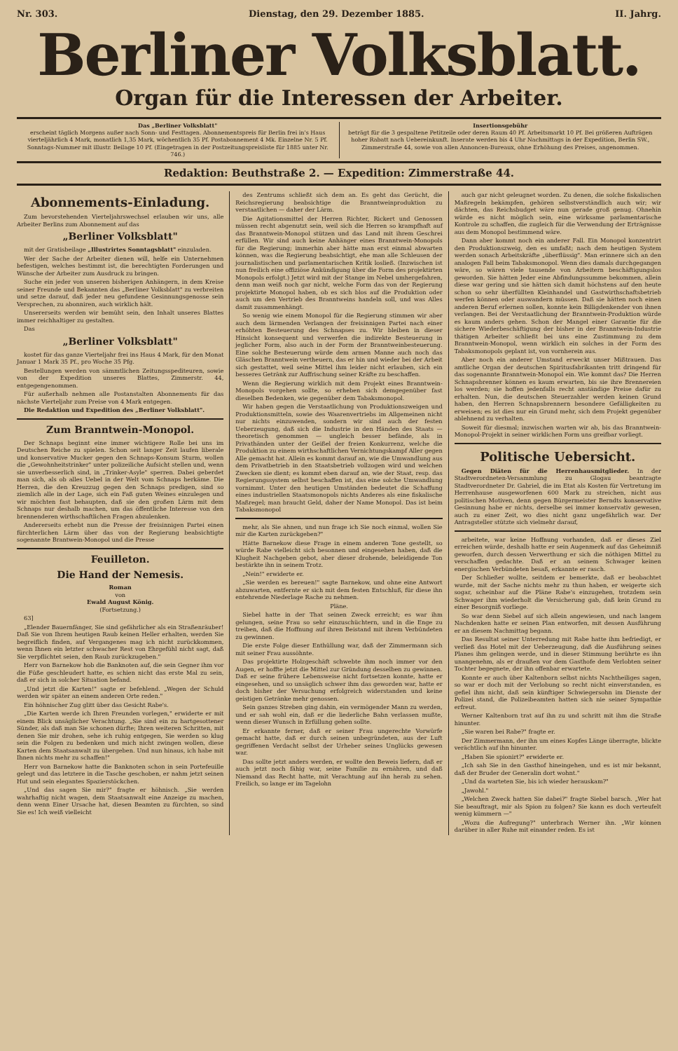Nr. 303. Dienstag, den 29. Dezember 1885. II. Jahrg.
Berliner Volksblatt.
Organ für die Interessen der Arbeiter.
Das „Berliner Volksblatt"
erscheint täglich Morgens außer nach Sonn- und Festtagen. Abonnementspreis für Berlin frei in's Haus vierteljährlich 4 Mark, monatlich 1,35 Mark, wöchentlich 35 Pf. Postabonnement 4 Mk. Einzelne Nr. 5 Pf. Sonntags-Nummer mit illustr. Beilage 10 Pf. (Eingetragen in der Postzeitungspreisliste für 1885 unter Nr. 746.)
Insertionsgebühr
beträgt für die 3 gespaltene Petitzeile oder deren Raum 40 Pf. Arbeitsmarkt 10 Pf. Bei größeren Aufträgen hoher Rabatt nach Uebereinkunft. Inserate werden bis 4 Uhr Nachmittags in der Expedition, Berlin SW., Zimmerstraße 44, sowie von allen Annoncen-Bureaux, ohne Erhöhung des Preises, angenommen.
Redaktion: Beuthstraße 2. — Expedition: Zimmerstraße 44.
Abonnements-Einladung.
Zum bevorstehenden Vierteljahrswechsel erlauben wir uns, alle Arbeiter Berlins zum Abonnement auf das
„Berliner Volksblatt"
mit der Gratisbeilage „Illustrirtes Sonntagsblatt" einzuladen.
Wer der Sache der Arbeiter dienen will, helfe ein Unternehmen befestigen, welches bestimmt ist, die berechtigten Forderungen und Wünsche der Arbeiter zum Ausdruck zu bringen.
Suche ein jeder von unseren bisherigen Anhängern, in dem Kreise seiner Freunde und Bekannten das „Berliner Volksblatt" zu verbreiten und setze darauf, daß jeder neu gefundene Gesinnungsgenosse sein Versprechen, zu abonniren, auch wirklich hält.
Unsererseits werden wir bemüht sein, den Inhalt unseres Blattes immer reichhaltiger zu gestalten.
Das
„Berliner Volksblatt"
kostet für das ganze Vierteljahr frei ins Haus 4 Mark, für den Monat Januar 1 Mark 35 Pf., pro Woche 35 Pfg.
Bestellungen werden von sämmtlichen Zeitungsspediteuren, sowie von der Expedition unseres Blattes, Zimmerstr. 44, entgegengenommen.
Für außerhalb nehmen alle Postanstalten Abonnements für das nächste Vierteljahr zum Preise von 4 Mark entgegen.
Die Redaktion und Expedition des „Berliner Volksblatt".
Zum Branntwein-Monopol.
Der Schnaps beginnt eine immer wichtigere Rolle bei uns im Deutschen Reiche zu spielen. Schon seit langer Zeit laufen liberale und konservative Mucker gegen den Schnaps-Konsum Sturm, wollen die „Gewohnheitstrinker" unter polizeiliche Aufsicht stellen und, wenn sie unverbesserlich sind, in „Trinker-Asyle" sperren. Dabei geberdet man sich, als ob alles Uebel in der Welt vom Schnaps herkäme. Die Herren, die den Kreuzzug gegen den Schnaps predigen, sind so ziemlich alle in der Lage, sich ein Faß guten Weines einzulegen und wir möchten fast behaupten, daß sie den großen Lärm mit dem Schnaps nur deshalb machen, um das öffentliche Interesse von den brennenderen wirthschaftlichen Fragen abzulenken.
Andererseits erhebt nun die Presse der freisinnigen Partei einen fürchterlichen Lärm über das von der Regierung beabsichtigte sogenannte Brantwein-Monopol und die Presse
Feuilleton.
Die Hand der Nemesis.
Roman
von
Ewald August König.
(Fortsetzung.)
63]
„Elender Bauernfänger, Sie sind gefährlicher als ein Straßenräuber! Daß Sie von Ihrem heutigen Raub keinen Heller erhalten, werden Sie begreiflich finden, auf Vergangenes mag ich nicht zurückkommen, wenn Ihnen ein letzter schwacher Rest von Ehrgefühl nicht sagt, daß Sie verpflichtet seien, den Raub zurückzugeben."
Herr von Barnekow hob die Banknoten auf, die sein Gegner ihm vor die Füße geschleudert hatte, es schien nicht das erste Mal zu sein, daß er sich in solcher Situation befand.
„Und jetzt die Karten!" sagte er befehlend. „Wegen der Schuld werden wir später an einem anderen Orte reden."
Ein höhnischer Zug glitt über das Gesicht Rabe's.
„Die Karten werde ich Ihren Freunden vorlegen," erwiderte er mit einem Blick unsäglicher Verachtung. „Sie sind ein zu hartgesottener Sünder, als daß man Sie schonen dürfte; Ihren weiteren Schritten, mit denen Sie mir drohen, sehe ich ruhig entgegen, Sie werden so klug sein die Folgen zu bedenken und mich nicht zwingen wollen, diese Karten dem Staatsanwalt zu übergeben. Und nun hinaus, ich habe mit Ihnen nichts mehr zu schaffen!"
Herr von Barnekow hatte die Banknoten schon in sein Portefeuille gelegt und das letztere in die Tasche geschoben, er nahm jetzt seinen Hut und sein elegantes Spazierstöckchen.
„Und das sagen Sie mir?" fragte er höhnisch. „Sie werden wahrhaftig nicht wagen, dem Staatsanwalt eine Anzeige zu machen, denn wenn Einer Ursache hat, diesen Beamten zu fürchten, so sind Sie es! Ich weiß vielleicht
des Zentrums schließt sich dem an. Es geht das Gerücht, die Reichsregierung beabsichtige die Branntweinproduktion zu verstaatlichen — daher der Lärm.
Die Agitationsmittel der Herren Richter, Rickert und Genossen müssen recht abgenutzt sein, weil sich die Herren so krampfhaft auf das Branntwein-Monopol stützen und das Land mit ihrem Geschrei erfüllen. Wir sind auch keine Anhänger eines Branntwein-Monopols für die Regierung; immerhin aber hätte man erst einmal abwarten können, was die Regierung beabsichtigt, ehe man alle Schleusen der journalistischen und parlamentarischen Kritik losließ. (Inzwischen ist nun freilich eine offiziöse Ankündigung über die Form des projektirten Monopols erfolgt.) Jetzt wird mit der Stange im Nebel umhergefahren, denn man weiß noch gar nicht, welche Form das von der Regierung projektirte Monopol haben, ob es sich blos auf die Produktion oder auch um den Vertrieb des Branntweins handeln soll, und was Alles damit zusammenhängt.
So wenig wie einem Monopol für die Regierung stimmen wir aber auch dem lärmenden Verlangen der freisinnigen Partei nach einer erhöhten Besteuerung des Schnapses zu. Wir bleiben in dieser Hinsicht konsequent und verwerfen die indirekte Besteuerung in jeglicher Form, also auch in der Form der Branntweinbesteuerung. Eine solche Besteuerung würde dem armen Manne auch noch das Gläschen Branntwein vertheuern, das er hin und wieder bei der Arbeit sich gestattet, weil seine Mittel ihm leider nicht erlauben, sich ein besseres Getränk zur Auffrischung seiner Kräfte zu beschaffen.
Wenn die Regierung wirklich mit dem Projekt eines Branntwein-Monopols vorgehen sollte, so erheben sich demgegenüber fast dieselben Bedenken, wie gegenüber dem Tabaksmonopol.
Wir haben gegen die Verstaatlichung von Produktionszweigen und Produktionsmitteln, sowie des Waarenvertriebs im Allgemeinen nicht nur nichts einzuwenden, sondern wir sind auch der festen Ueberzeugung, daß sich die Industrie in den Händen des Staats — theoretisch genommen — ungleich besser befände, als in Privathänden unter der Geißel der freien Konkurrenz, welche die Produktion zu einem wirthschaftlichen Vernichtungskampf Aller gegen Alle gemacht hat. Allein es kommt darauf an, wie die Umwandlung aus dem Privatbetrieb in den Staatsbetrieb vollzogen wird und welchen Zwecken sie dient; es kommt eben darauf an, wie der Staat, resp. das Regierungssystem selbst beschaffen ist, das eine solche Umwandlung vornimmt. Unter den heutigen Umständen bedeutet die Schaffung eines industriellen Staatsmonopols nichts Anderes als eine fiskalische Maßregel; man braucht Geld, daher der Name Monopol. Das ist beim Tabaksmonopol
mehr, als Sie ahnen, und nun frage ich Sie noch einmal, wollen Sie mir die Karten zurückgeben?"
Hätte Barnekow diese Frage in einem anderen Tone gestellt, so würde Rabe vielleicht sich besonnen und eingesehen haben, daß die Klugheit Nachgeben gebot, aber dieser drohende, beleidigende Ton bestärkte ihn in seinem Trotz.
„Nein!" erwiderte er.
„Sie werden es bereuen!" sagte Barnekow, und ohne eine Antwort abzuwarten, entfernte er sich mit dem festen Entschluß, für diese ihn entehrende Niederlage Rache zu nehmen.
Pläne.
Siebel hatte in der That seinen Zweck erreicht; es war ihm gelungen, seine Frau so sehr einzuschüchtern, und in die Enge zu treiben, daß die Hoffnung auf ihren Beistand mit ihrem Verbündeten zu gewinnen.
Die erste Folge dieser Enthüllung war, daß der Zimmermann sich mit seiner Frau aussöhnte.
Das projektirte Holzgeschäft schwebte ihm noch immer vor den Augen, er hoffte jetzt die Mittel zur Gründung desselben zu gewinnen. Daß er seine frühere Lebensweise nicht fortsetzen konnte, hatte er eingesehen, und so unsäglich schwer ihm das geworden war, hatte er doch bisher der Versuchung erfolgreich widerstanden und keine geistigen Getränke mehr genossen.
Sein ganzes Streben ging dahin, ein vermögender Mann zu werden, und er sah wohl ein, daß er die liederliche Bahn verlassen mußte, wenn dieser Wunsch in Erfüllung gehen sollte.
Er erkannte ferner, daß er seiner Frau ungerechte Vorwürfe gemacht hatte, daß er durch seinen unbegründeten, aus der Luft gegriffenen Verdacht selbst der Urheber seines Unglücks gewesen war.
Das sollte jetzt anders werden, er wollte den Beweis liefern, daß er auch jetzt noch fähig war, seine Familie zu ernähren, und daß Niemand das Recht hatte, mit Verachtung auf ihn herab zu sehen. Freilich, so lange er im Tagelohn
auch gar nicht geleugnet worden. Zu denen, die solche fiskalischen Maßregeln bekämpfen, gehören selbstverständlich auch wir; wir dächten, das Reichsbudget wäre nun gerade groß genug. Ohnehin würde es nicht möglich sein, eine wirksame parlamentarische Kontrole zu schaffen, die zugleich für die Verwendung der Erträgnisse aus dem Monopol bestimmend wäre.
Dann aber kommt noch ein anderer Fall. Ein Monopol konzentrirt den Produktionszweig, den es umfaßt; nach dem heutigen System werden sonach Arbeitskräfte „überflüssig". Man erinnere sich an den analogen Fall beim Tabaksmonopol. Wenn dies damals durchgegangen wäre, so wären viele tausende von Arbeitern beschäftigungslos geworden. Sie hätten Jeder eine Abfindungssumme bekommen, allein diese war gering und sie hätten sich damit höchstens auf den heute schon so sehr überfüllten Kleinhandel und Gastwirthschaftsbetrieb werfen können oder auswandern müssen. Daß sie hätten noch einen anderen Beruf erlernen sollen, konnte kein Billigdenkender von ihnen verlangen. Bei der Verstaatlichung der Branntwein-Produktion würde es kaum anders gehen. Schon der Mangel einer Garantie für die sichere Wiederbeschäftigung der bisher in der Branntwein-Industrie thätigen Arbeiter schließt bei uns eine Zustimmung zu dem Branntwein-Monopol, wenn wirklich ein solches in der Form des Tabaksmonopols geplant ist, von vornherein aus.
Aber noch ein anderer Umstand erweckt unser Mißtrauen. Das amtliche Organ der deutschen Spiritusfabrikanten tritt dringend für das sogenannte Branntwein-Monopol ein. Wie kommt das? Die Herren Schnapsbrenner können es kaum erwarten, bis sie ihre Brennereien los werden; sie hoffen jedenfalls recht anständige Preise dafür zu erhalten. Nun, die deutschen Steuerzahler werden keinen Grund haben, den Herren Schnapsbrennern besondere Gefälligkeiten zu erweisen; es ist dies nur ein Grund mehr, sich dem Projekt gegenüber ablehnend zu verhalten.
Soweit für diesmal; inzwischen warten wir ab, bis das Branntwein-Monopol-Projekt in seiner wirklichen Form uns greifbar vorliegt.
Politische Uebersicht.
Gegen Diäten für die Herrenhausmitglieder. In der Stadtverordneten-Versammlung zu Glogau beantragte Stadtverordneter Dr. Gabriel, die im Etat als Kosten für Vertretung im Herrenhause ausgeworfenen 600 Mark zu streichen, nicht aus politischen Motiven, denn gegen Bürgermeister Berndts konservative Gesinnung habe er nichts, derselbe sei immer konservativ gewesen, auch zu einer Zeit, wo dies nicht ganz ungefährlich war. Der Antragsteller stützte sich vielmehr darauf,
arbeitete, war keine Hoffnung vorhanden, daß er dieses Ziel erreichen würde, deshalb hatte er sein Augenmerk auf das Geheimniß geworfen, durch dessen Verwerthung er sich die nöthigen Mittel zu verschaffen gedachte. Daß er an seinem Schwager keinen energischen Verbündeten besaß, erkannte er rasch.
Der Schließer wollte, seitdem er bemerkte, daß er beobachtet wurde, mit der Sache nichts mehr zu thun haben, er weigerte sich sogar, scheinbar auf die Pläne Rabe's einzugehen, trotzdem sein Schwager ihm wiederholt die Versicherung gab, daß kein Grund zu einer Besorgniß vorliege.
So war denn Siebel auf sich allein angewiesen, und nach langem Nachdenken hatte er seinen Plan entworfen, mit dessen Ausführung er an diesem Nachmittag begann.
Das Resultat seiner Unterredung mit Rabe hatte ihm befriedigt, er verließ das Hotel mit der Ueberzeugung, daß die Ausführung seines Planes ihm gelingen werde, und in dieser Stimmung berührte es ihn unangenehm, als er draußen vor dem Gasthofe dem Verlobten seiner Tochter begegnete, der ihn offenbar erwartete.
Konnte er auch über Kaltenborn selbst nichts Nachtheiliges sagen, so war er doch mit der Verlobung so recht nicht einverstanden, es gefiel ihm nicht, daß sein künftiger Schwiegersohn im Dienste der Polizei stand, die Polizeibeamten hatten sich nie seiner Sympathie erfreut.
Werner Kaltenborn trat auf ihn zu und schritt mit ihm die Straße hinunter.
„Sie waren bei Rabe?" fragte er.
Der Zimmermann, der ihn um eines Kopfes Länge überragte, blickte verächtlich auf ihn hinunter.
„Haben Sie spionirt?" erwiderte er.
„Ich sah Sie in den Gasthof hineingehen, und es ist mir bekannt, daß der Bruder der Generalin dort wohnt."
„Und da warteten Sie, bis ich wieder herauskam?"
„Jawohl."
„Welchen Zweck hatten Sie dabei?" fragte Siebel barsch. „Wer hat Sie beauftragt, mir als Spion zu folgen? Sie kann es doch verteufelt wenig kümmern —"
„Wozu die Aufregung?" unterbrach Werner ihn. „Wir können darüber in aller Ruhe mit einander reden. Es ist